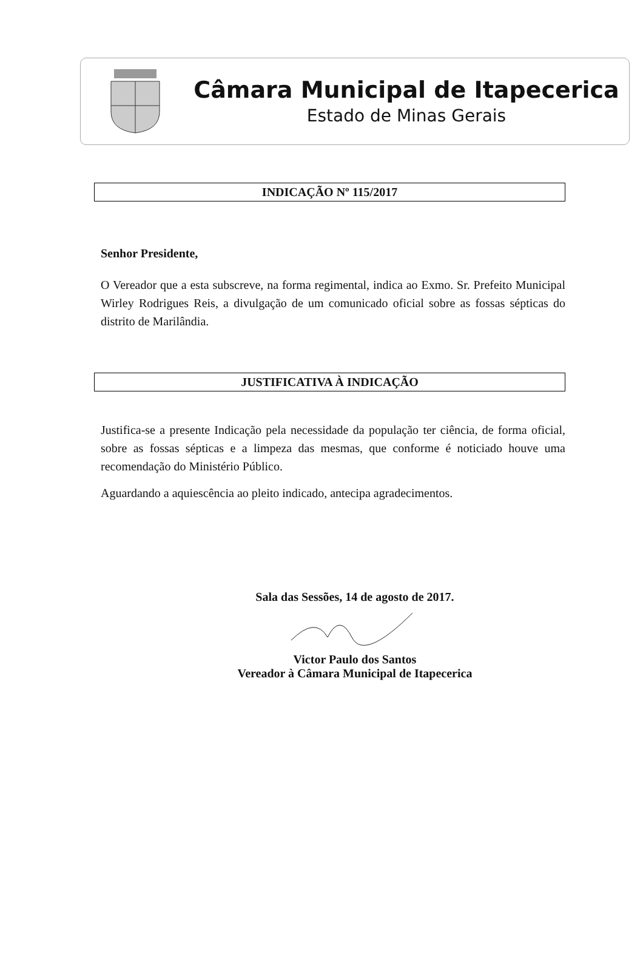Câmara Municipal de Itapecerica
Estado de Minas Gerais
INDICAÇÃO Nº 115/2017
Senhor Presidente,
O Vereador que a esta subscreve, na forma regimental, indica ao Exmo. Sr. Prefeito Municipal Wirley Rodrigues Reis, a divulgação de um comunicado oficial sobre as fossas sépticas do distrito de Marilândia.
JUSTIFICATIVA À INDICAÇÃO
Justifica-se a presente Indicação pela necessidade da população ter ciência, de forma oficial, sobre as fossas sépticas e a limpeza das mesmas, que conforme é noticiado houve uma recomendação do Ministério Público.
Aguardando a aquiescência ao pleito indicado, antecipa agradecimentos.
Sala das Sessões, 14 de agosto de 2017.
Victor Paulo dos Santos
Vereador à Câmara Municipal de Itapecerica